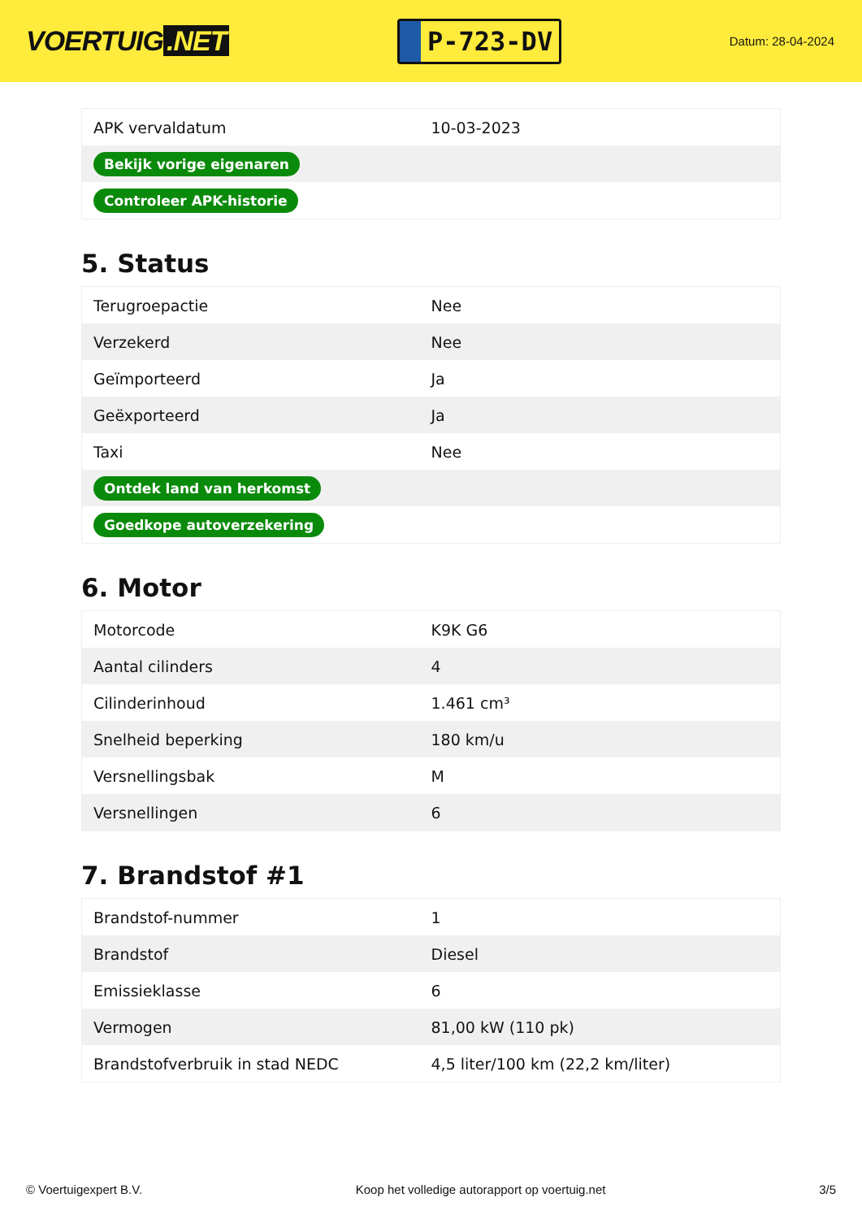VOERTUIG.NET
P-723-DV
Datum: 28-04-2024
| APK vervaldatum | 10-03-2023 |
| Bekijk vorige eigenaren | |
| Controleer APK-historie | |
5. Status
| Terugroepactie | Nee |
| Verzekerd | Nee |
| Geïmporteerd | Ja |
| Geëxporteerd | Ja |
| Taxi | Nee |
| Ontdek land van herkomst | |
| Goedkope autoverzekering | |
6. Motor
| Motorcode | K9K G6 |
| Aantal cilinders | 4 |
| Cilinderinhoud | 1.461 cm³ |
| Snelheid beperking | 180 km/u |
| Versnellingsbak | M |
| Versnellingen | 6 |
7. Brandstof #1
| Brandstof-nummer | 1 |
| Brandstof | Diesel |
| Emissieklasse | 6 |
| Vermogen | 81,00 kW (110 pk) |
| Brandstofverbruik in stad NEDC | 4,5 liter/100 km (22,2 km/liter) |
© Voertuigexpert B.V. Koop het volledige autorapport op voertuig.net 3/5